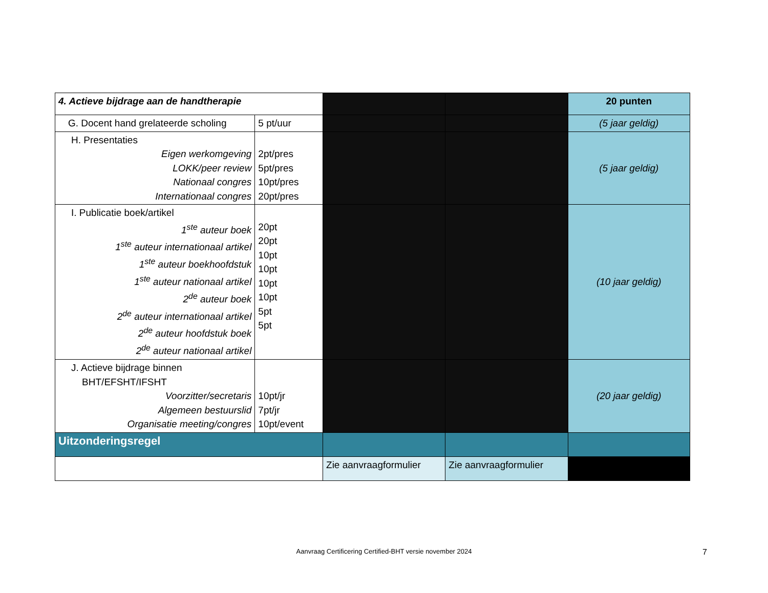| 4. Actieve bijdrage aan de handtherapie | | | | 20 punten |
| G. Docent hand grelateerde scholing | 5 pt/uur | | | (5 jaar geldig) |
| H. Presentaties Eigen werkomgeving LOKK/peer review Nationaal congres Internationaal congres | 2pt/pres 5pt/pres 10pt/pres 20pt/pres | | | (5 jaar geldig) |
| I. Publicatie boek/artikel 1<sup>ste</sup> auteur boek 1<sup>ste</sup> auteur internationaal artikel 1<sup>ste</sup> auteur boekhoofdstuk 1<sup>ste</sup> auteur nationaal artikel 2<sup>de</sup> auteur boek 2<sup>de</sup> auteur internationaal artikel 2<sup>de</sup> auteur hoofdstuk boek 2<sup>de</sup> auteur nationaal artikel | 20pt 20pt 10pt 10pt 10pt 10pt 5pt 5pt | | | (10 jaar geldig) |
| J. Actieve bijdrage binnen BHT/EFSHT/IFSHT Voorzitter/secretaris Algemeen bestuurslid Organisatie meeting/congres | 10pt/jr 7pt/jr 10pt/event | | | (20 jaar geldig) |
| Uitzonderingsregel | | | | |
| | | Zie aanvraagformulier | Zie aanvraagformulier | |
Aanvraag Certificering Certified-BHT versie november 2024 7